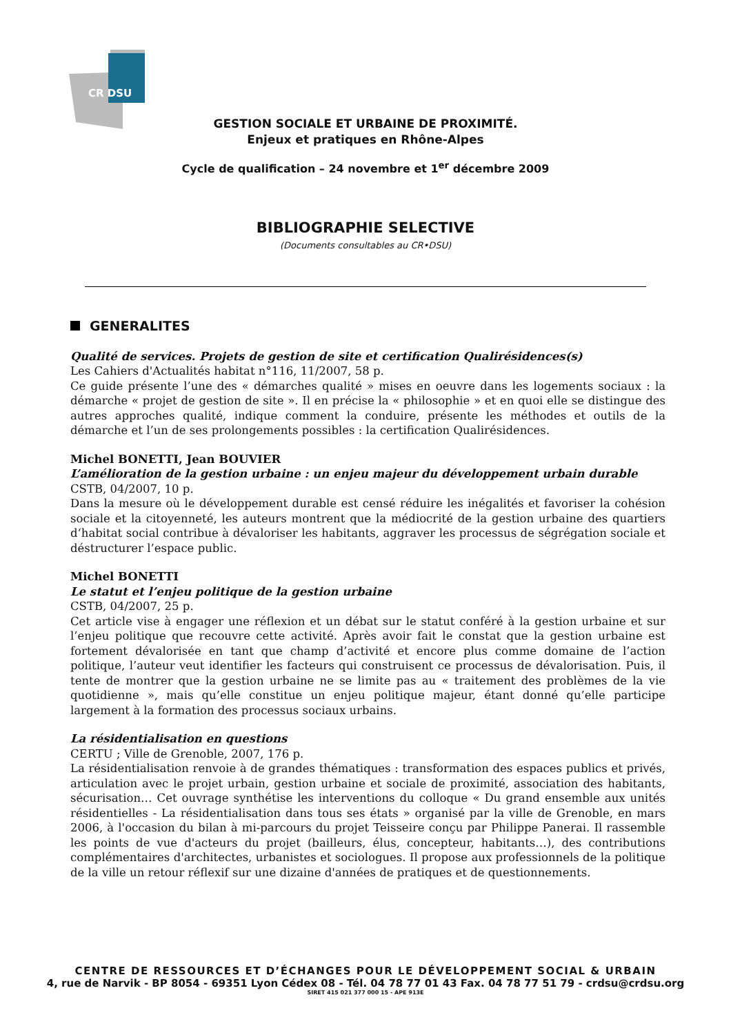CR DSU
GESTION SOCIALE ET URBAINE DE PROXIMITÉ.
Enjeux et pratiques en Rhône-Alpes
Cycle de qualification – 24 novembre et 1<sup>er</sup> décembre 2009
BIBLIOGRAPHIE SELECTIVE
(Documents consultables au CR•DSU)
GENERALITES
Qualité de services. Projets de gestion de site et certification Qualirésidences(s)
Les Cahiers d'Actualités habitat n°116, 11/2007, 58 p.
Ce guide présente l’une des « démarches qualité » mises en oeuvre dans les logements sociaux : la démarche « projet de gestion de site ». Il en précise la « philosophie » et en quoi elle se distingue des autres approches qualité, indique comment la conduire, présente les méthodes et outils de la démarche et l’un de ses prolongements possibles : la certification Qualirésidences.
Michel BONETTI, Jean BOUVIER
L’amélioration de la gestion urbaine : un enjeu majeur du développement urbain durable
CSTB, 04/2007, 10 p.
Dans la mesure où le développement durable est censé réduire les inégalités et favoriser la cohésion sociale et la citoyenneté, les auteurs montrent que la médiocrité de la gestion urbaine des quartiers d‘habitat social contribue à dévaloriser les habitants, aggraver les processus de ségrégation sociale et déstructurer l’espace public.
Michel BONETTI
Le statut et l’enjeu politique de la gestion urbaine
CSTB, 04/2007, 25 p.
Cet article vise à engager une réflexion et un débat sur le statut conféré à la gestion urbaine et sur l’enjeu politique que recouvre cette activité. Après avoir fait le constat que la gestion urbaine est fortement dévalorisée en tant que champ d’activité et encore plus comme domaine de l’action politique, l’auteur veut identifier les facteurs qui construisent ce processus de dévalorisation. Puis, il tente de montrer que la gestion urbaine ne se limite pas au « traitement des problèmes de la vie quotidienne », mais qu’elle constitue un enjeu politique majeur, étant donné qu’elle participe largement à la formation des processus sociaux urbains.
La résidentialisation en questions
CERTU ; Ville de Grenoble, 2007, 176 p.
La résidentialisation renvoie à de grandes thématiques : transformation des espaces publics et privés, articulation avec le projet urbain, gestion urbaine et sociale de proximité, association des habitants, sécurisation… Cet ouvrage synthétise les interventions du colloque « Du grand ensemble aux unités résidentielles - La résidentialisation dans tous ses états » organisé par la ville de Grenoble, en mars 2006, à l'occasion du bilan à mi-parcours du projet Teisseire conçu par Philippe Panerai. Il rassemble les points de vue d'acteurs du projet (bailleurs, élus, concepteur, habitants…), des contributions complémentaires d'architectes, urbanistes et sociologues. Il propose aux professionnels de la politique de la ville un retour réflexif sur une dizaine d'années de pratiques et de questionnements.
CENTRE DE RESSOURCES ET D’ÉCHANGES POUR LE DÉVELOPPEMENT SOCIAL & URBAIN
4, rue de Narvik - BP 8054 - 69351 Lyon Cédex 08 - Tél. 04 78 77 01 43 Fax. 04 78 77 51 79 - crdsu@crdsu.org
SIRET 415 021 377 000 15 - APE 913E